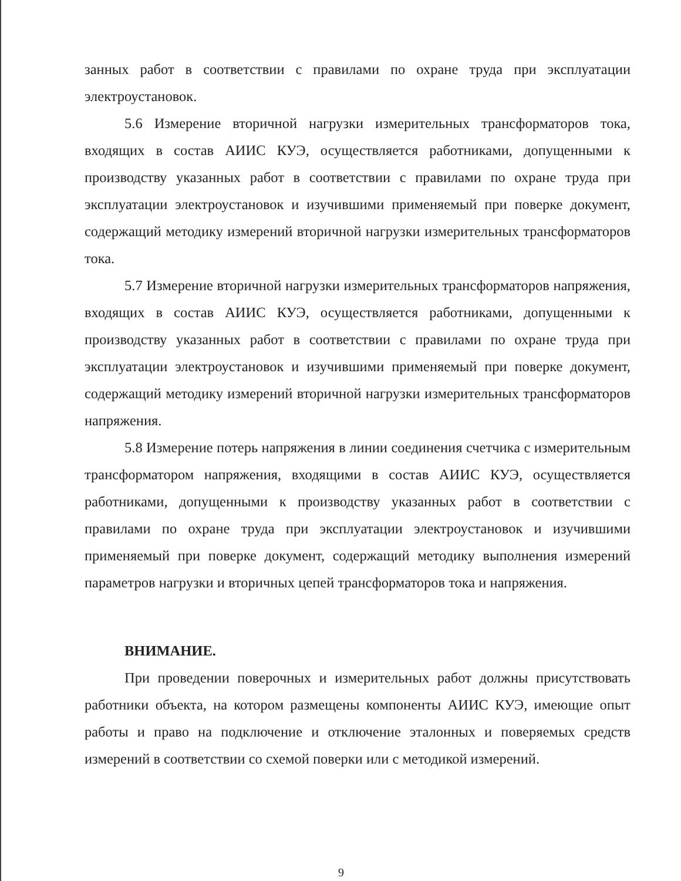занных работ в соответствии с правилами по охране труда при эксплуатации электроустановок.
5.6 Измерение вторичной нагрузки измерительных трансформаторов тока, входящих в состав АИИС КУЭ, осуществляется работниками, допущенными к производству указанных работ в соответствии с правилами по охране труда при эксплуатации электроустановок и изучившими применяемый при поверке документ, содержащий методику измерений вторичной нагрузки измерительных трансформаторов тока.
5.7 Измерение вторичной нагрузки измерительных трансформаторов напряжения, входящих в состав АИИС КУЭ, осуществляется работниками, допущенными к производству указанных работ в соответствии с правилами по охране труда при эксплуатации электроустановок и изучившими применяемый при поверке документ, содержащий методику измерений вторичной нагрузки измерительных трансформаторов напряжения.
5.8 Измерение потерь напряжения в линии соединения счетчика с измерительным трансформатором напряжения, входящими в состав АИИС КУЭ, осуществляется работниками, допущенными к производству указанных работ в соответствии с правилами по охране труда при эксплуатации электроустановок и изучившими применяемый при поверке документ, содержащий методику выполнения измерений параметров нагрузки и вторичных цепей трансформаторов тока и напряжения.
ВНИМАНИЕ.
При проведении поверочных и измерительных работ должны присутствовать работники объекта, на котором размещены компоненты АИИС КУЭ, имеющие опыт работы и право на подключение и отключение эталонных и поверяемых средств измерений в соответствии со схемой поверки или с методикой измерений.
9